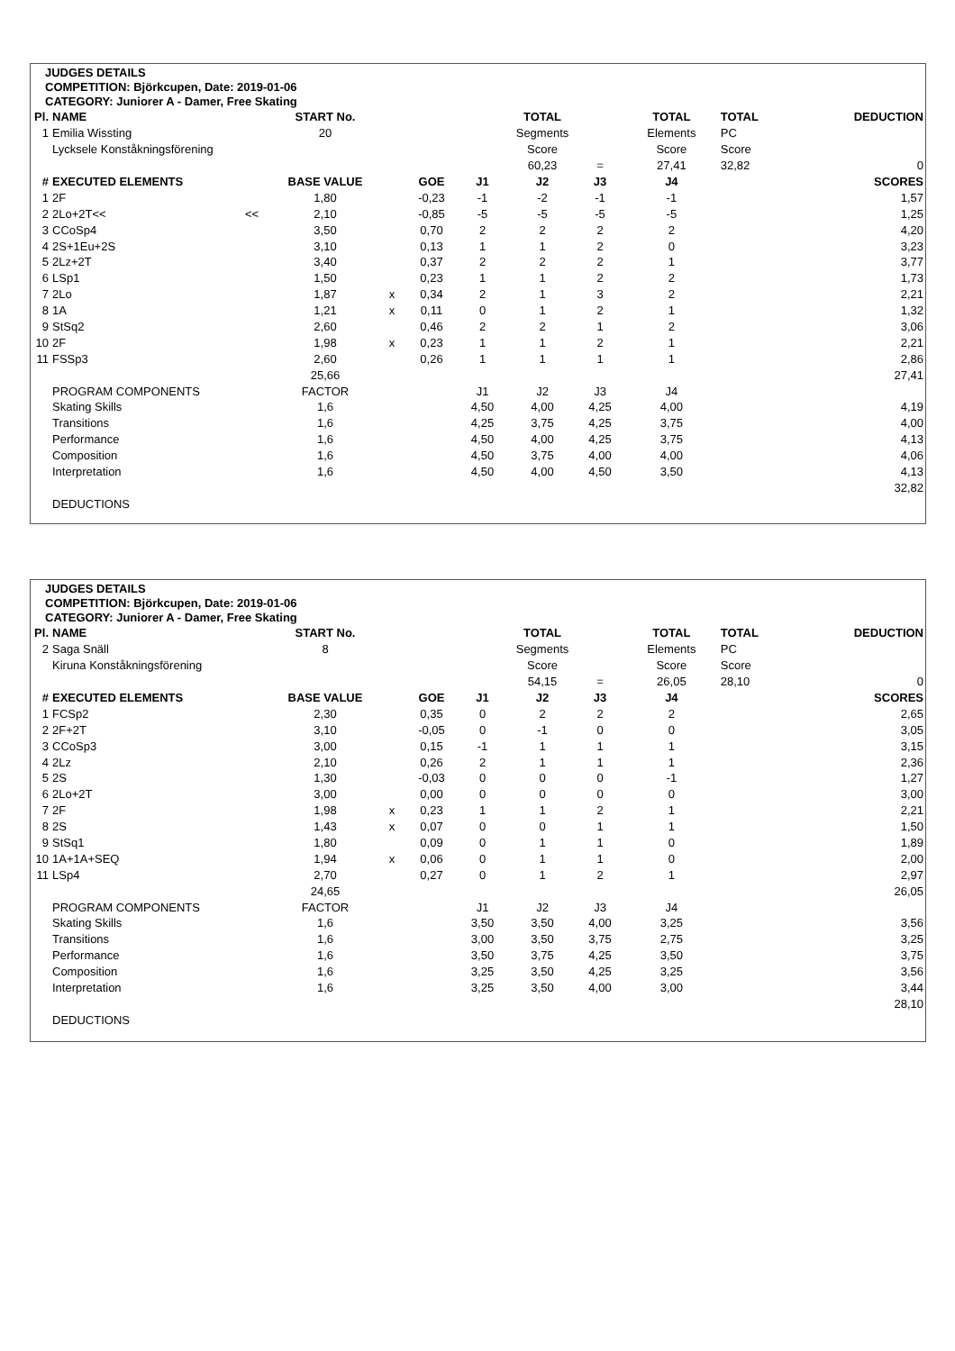JUDGES DETAILS
COMPETITION: Björkcupen, Date: 2019-01-06
CATEGORY: Juniorer A - Damer, Free Skating
| Pl. | NAME | | START No. | | | | TOTAL | | TOTAL | TOTAL | DEDUCTION |
| --- | --- | --- | --- | --- | --- | --- | --- | --- | --- | --- | --- |
| 1 | Emilia Wissting | | 20 | | | | Segments | | Elements | PC | |
| | Lycksele Konståkningsförening | | | | | | Score | | Score | Score | |
| | | | | | | | 60,23 | = | 27,41 | 32,82 | 0 |
| # | EXECUTED ELEMENTS | | BASE VALUE | | GOE | J1 | J2 | J3 | J4 | | SCORES |
| 1 | 2F | | 1,80 | | -0,23 | -1 | -2 | -1 | -1 | | 1,57 |
| 2 | 2Lo+2T<< | << | 2,10 | | -0,85 | -5 | -5 | -5 | -5 | | 1,25 |
| 3 | CCoSp4 | | 3,50 | | 0,70 | 2 | 2 | 2 | 2 | | 4,20 |
| 4 | 2S+1Eu+2S | | 3,10 | | 0,13 | 1 | 1 | 2 | 0 | | 3,23 |
| 5 | 2Lz+2T | | 3,40 | | 0,37 | 2 | 2 | 2 | 1 | | 3,77 |
| 6 | LSp1 | | 1,50 | | 0,23 | 1 | 1 | 2 | 2 | | 1,73 |
| 7 | 2Lo | | 1,87 | x | 0,34 | 2 | 1 | 3 | 2 | | 2,21 |
| 8 | 1A | | 1,21 | x | 0,11 | 0 | 1 | 2 | 1 | | 1,32 |
| 9 | StSq2 | | 2,60 | | 0,46 | 2 | 2 | 1 | 2 | | 3,06 |
| 10 | 2F | | 1,98 | x | 0,23 | 1 | 1 | 2 | 1 | | 2,21 |
| 11 | FSSp3 | | 2,60 | | 0,26 | 1 | 1 | 1 | 1 | | 2,86 |
| | | | 25,66 | | | | | | | | 27,41 |
| | PROGRAM COMPONENTS | | FACTOR | | | J1 | J2 | J3 | J4 | | |
| | Skating Skills | | 1,6 | | | 4,50 | 4,00 | 4,25 | 4,00 | | 4,19 |
| | Transitions | | 1,6 | | | 4,25 | 3,75 | 4,25 | 3,75 | | 4,00 |
| | Performance | | 1,6 | | | 4,50 | 4,00 | 4,25 | 3,75 | | 4,13 |
| | Composition | | 1,6 | | | 4,50 | 3,75 | 4,00 | 4,00 | | 4,06 |
| | Interpretation | | 1,6 | | | 4,50 | 4,00 | 4,50 | 3,50 | | 4,13 |
| | | | | | | | | | | | 32,82 |
| | DEDUCTIONS | | | | | | | | | | |
JUDGES DETAILS
COMPETITION: Björkcupen, Date: 2019-01-06
CATEGORY: Juniorer A - Damer, Free Skating
| Pl. | NAME | | START No. | | | | TOTAL | | TOTAL | TOTAL | DEDUCTION |
| --- | --- | --- | --- | --- | --- | --- | --- | --- | --- | --- | --- |
| 2 | Saga Snäll | | 8 | | | | Segments | | Elements | PC | |
| | Kiruna Konståkningsförening | | | | | | Score | | Score | Score | |
| | | | | | | | 54,15 | = | 26,05 | 28,10 | 0 |
| # | EXECUTED ELEMENTS | | BASE VALUE | | GOE | J1 | J2 | J3 | J4 | | SCORES |
| 1 | FCSp2 | | 2,30 | | 0,35 | 0 | 2 | 2 | 2 | | 2,65 |
| 2 | 2F+2T | | 3,10 | | -0,05 | 0 | -1 | 0 | 0 | | 3,05 |
| 3 | CCoSp3 | | 3,00 | | 0,15 | -1 | 1 | 1 | 1 | | 3,15 |
| 4 | 2Lz | | 2,10 | | 0,26 | 2 | 1 | 1 | 1 | | 2,36 |
| 5 | 2S | | 1,30 | | -0,03 | 0 | 0 | 0 | -1 | | 1,27 |
| 6 | 2Lo+2T | | 3,00 | | 0,00 | 0 | 0 | 0 | 0 | | 3,00 |
| 7 | 2F | | 1,98 | x | 0,23 | 1 | 1 | 2 | 1 | | 2,21 |
| 8 | 2S | | 1,43 | x | 0,07 | 0 | 0 | 1 | 1 | | 1,50 |
| 9 | StSq1 | | 1,80 | | 0,09 | 0 | 1 | 1 | 0 | | 1,89 |
| 10 | 1A+1A+SEQ | | 1,94 | x | 0,06 | 0 | 1 | 1 | 0 | | 2,00 |
| 11 | LSp4 | | 2,70 | | 0,27 | 0 | 1 | 2 | 1 | | 2,97 |
| | | | 24,65 | | | | | | | | 26,05 |
| | PROGRAM COMPONENTS | | FACTOR | | | J1 | J2 | J3 | J4 | | |
| | Skating Skills | | 1,6 | | | 3,50 | 3,50 | 4,00 | 3,25 | | 3,56 |
| | Transitions | | 1,6 | | | 3,00 | 3,50 | 3,75 | 2,75 | | 3,25 |
| | Performance | | 1,6 | | | 3,50 | 3,75 | 4,25 | 3,50 | | 3,75 |
| | Composition | | 1,6 | | | 3,25 | 3,50 | 4,25 | 3,25 | | 3,56 |
| | Interpretation | | 1,6 | | | 3,25 | 3,50 | 4,00 | 3,00 | | 3,44 |
| | | | | | | | | | | | 28,10 |
| | DEDUCTIONS | | | | | | | | | | |